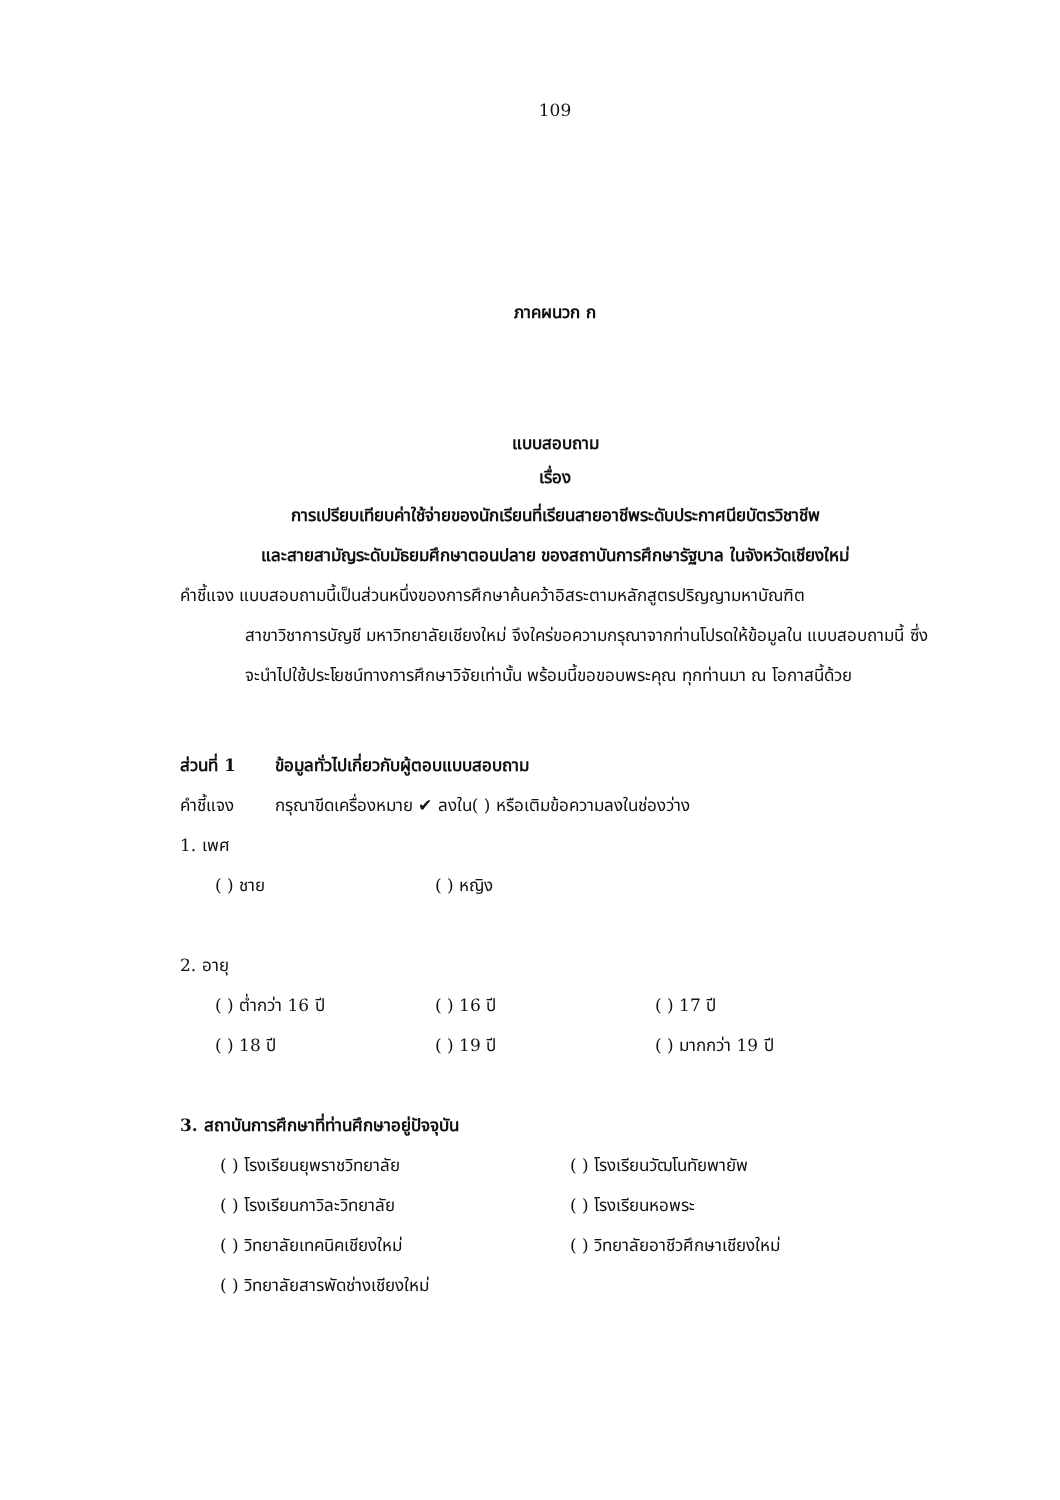109
ภาคผนวก ก
แบบสอบถาม
เรื่อง
การเปรียบเทียบค่าใช้จ่ายของนักเรียนที่เรียนสายอาชีพระดับประกาศนียบัตรวิชาชีพ
และสายสามัญระดับมัธยมศึกษาตอนปลาย ของสถาบันการศึกษารัฐบาล ในจังหวัดเชียงใหม่
คำชี้แจง แบบสอบถามนี้เป็นส่วนหนึ่งของการศึกษาค้นคว้าอิสระตามหลักสูตรปริญญามหาบัณฑิต
สาขาวิชาการบัญชี มหาวิทยาลัยเชียงใหม่ จึงใคร่ขอความกรุณาจากท่านโปรดให้ข้อมูลใน แบบสอบถามนี้ ซึ่งจะนำไปใช้ประโยชน์ทางการศึกษาวิจัยเท่านั้น พร้อมนี้ขอขอบพระคุณ ทุกท่านมา ณ โอกาสนี้ด้วย
ส่วนที่ 1 ข้อมูลทั่วไปเกี่ยวกับผู้ตอบแบบสอบถาม
คำชี้แจง กรุณาขีดเครื่องหมาย ✔ ลงใน( ) หรือเติมข้อความลงในช่องว่าง
1. เพศ
( ) ชาย ( ) หญิง
2. อายุ
( ) ต่ำกว่า 16 ปี ( ) 16 ปี ( ) 17 ปี
( ) 18 ปี ( ) 19 ปี ( ) มากกว่า 19 ปี
3. สถาบันการศึกษาที่ท่านศึกษาอยู่ปัจจุบัน
( ) โรงเรียนยุพราชวิทยาลัย ( ) โรงเรียนวัฒโนทัยพายัพ
( ) โรงเรียนกาวิละวิทยาลัย ( ) โรงเรียนหอพระ
( ) วิทยาลัยเทคนิคเชียงใหม่ ( ) วิทยาลัยอาชีวศึกษาเชียงใหม่
( ) วิทยาลัยสารพัดช่างเชียงใหม่